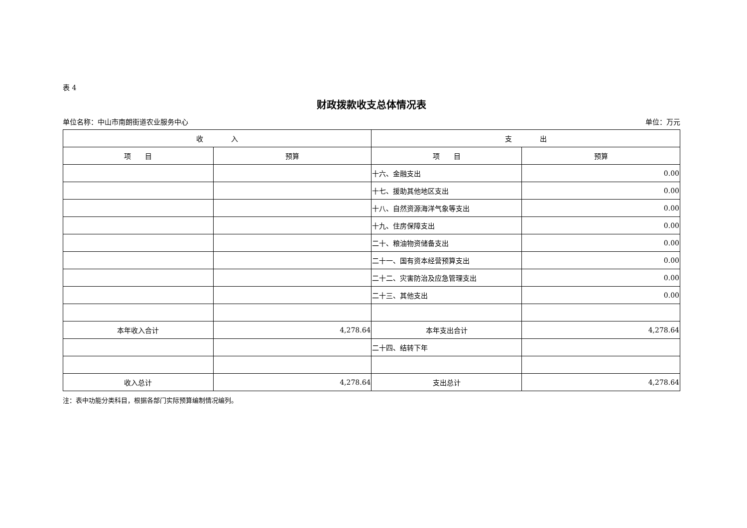表 4
财政拨款收支总体情况表
单位名称：中山市南朗街道农业服务中心 单位：万元
| 收 入 | | 支 出 | |
| --- | --- | --- | --- |
| 项 目 | 预算 | 项 目 | 预算 |
| | | 十六、金融支出 | 0.00 |
| | | 十七、援助其他地区支出 | 0.00 |
| | | 十八、自然资源海洋气象等支出 | 0.00 |
| | | 十九、住房保障支出 | 0.00 |
| | | 二十、粮油物资储备支出 | 0.00 |
| | | 二十一、国有资本经营预算支出 | 0.00 |
| | | 二十二、灾害防治及应急管理支出 | 0.00 |
| | | 二十三、其他支出 | 0.00 |
| 本年收入合计 | 4,278.64 | 本年支出合计 | 4,278.64 |
| | | 二十四、结转下年 | |
| 收入总计 | 4,278.64 | 支出总计 | 4,278.64 |
注：表中功能分类科目，根据各部门实际预算编制情况编列。